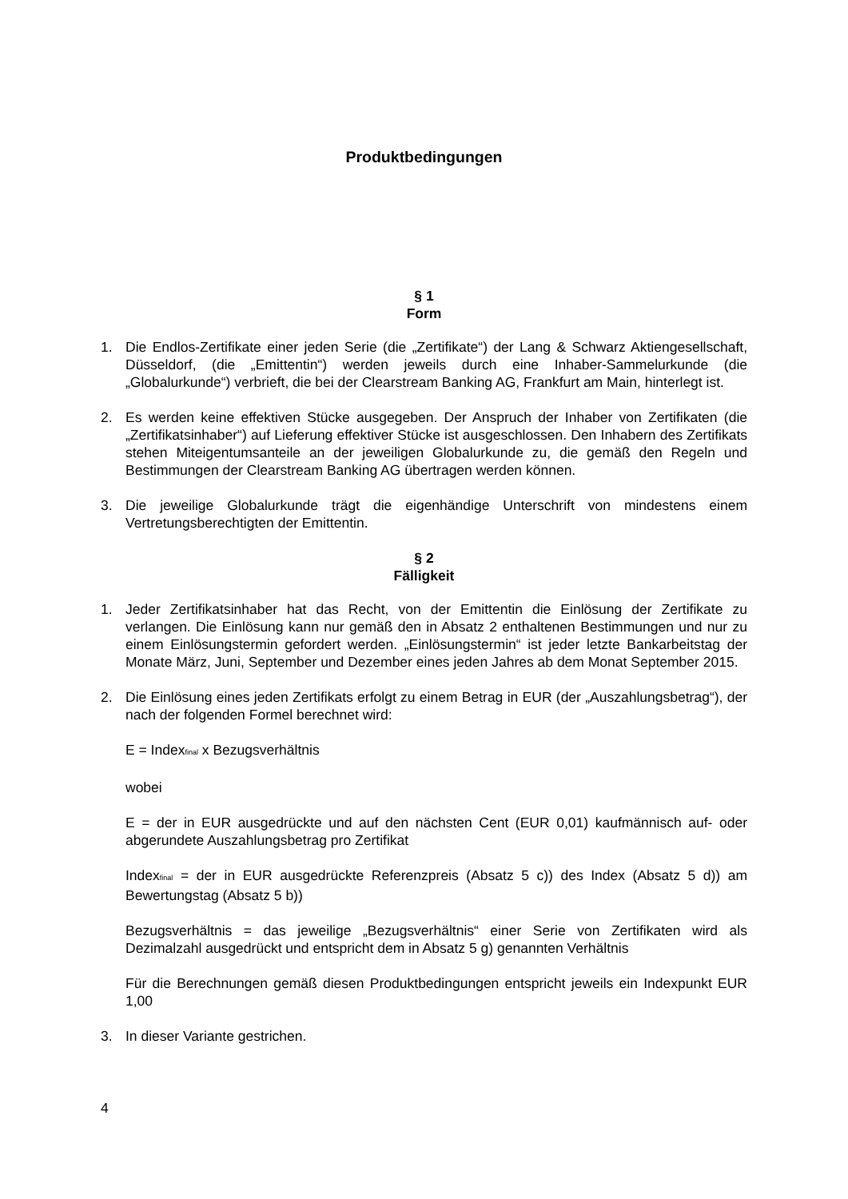Produktbedingungen
§ 1
Form
1. Die Endlos-Zertifikate einer jeden Serie (die „Zertifikate“) der Lang & Schwarz Aktiengesellschaft, Düsseldorf, (die „Emittentin“) werden jeweils durch eine Inhaber-Sammelurkunde (die „Globalurkunde“) verbrieft, die bei der Clearstream Banking AG, Frankfurt am Main, hinterlegt ist.
2. Es werden keine effektiven Stücke ausgegeben. Der Anspruch der Inhaber von Zertifikaten (die „Zertifikatsinhaber“) auf Lieferung effektiver Stücke ist ausgeschlossen. Den Inhabern des Zertifikats stehen Miteigentumsanteile an der jeweiligen Globalurkunde zu, die gemäß den Regeln und Bestimmungen der Clearstream Banking AG übertragen werden können.
3. Die jeweilige Globalurkunde trägt die eigenhändige Unterschrift von mindestens einem Vertretungsberechtigten der Emittentin.
§ 2
Fälligkeit
1. Jeder Zertifikatsinhaber hat das Recht, von der Emittentin die Einlösung der Zertifikate zu verlangen. Die Einlösung kann nur gemäß den in Absatz 2 enthaltenen Bestimmungen und nur zu einem Einlösungstermin gefordert werden. „Einlösungstermin“ ist jeder letzte Bankarbeitstag der Monate März, Juni, September und Dezember eines jeden Jahres ab dem Monat September 2015.
2. Die Einlösung eines jeden Zertifikats erfolgt zu einem Betrag in EUR (der „Auszahlungsbetrag“), der nach der folgenden Formel berechnet wird:
E = Index<sub>final</sub> x Bezugsverhältnis
wobei
E = der in EUR ausgedrückte und auf den nächsten Cent (EUR 0,01) kaufmännisch auf- oder abgerundete Auszahlungsbetrag pro Zertifikat
Index<sub>final</sub> = der in EUR ausgedrückte Referenzpreis (Absatz 5 c)) des Index (Absatz 5 d)) am Bewertungstag (Absatz 5 b))
Bezugsverhältnis = das jeweilige „Bezugsverhältnis“ einer Serie von Zertifikaten wird als Dezimalzahl ausgedrückt und entspricht dem in Absatz 5 g) genannten Verhältnis
Für die Berechnungen gemäß diesen Produktbedingungen entspricht jeweils ein Indexpunkt EUR 1,00
3. In dieser Variante gestrichen.
4